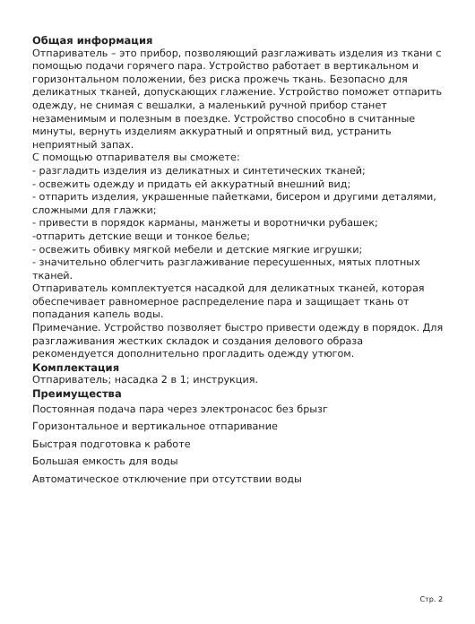Общая информация
Отпариватель – это прибор, позволяющий разглаживать изделия из ткани с помощью подачи горячего пара. Устройство работает в вертикальном и горизонтальном положении, без риска прожечь ткань. Безопасно для деликатных тканей, допускающих глажение. Устройство поможет отпарить одежду, не снимая с вешалки, а маленький ручной прибор станет незаменимым и полезным в поездке. Устройство способно в считанные минуты, вернуть изделиям аккуратный и опрятный вид, устранить неприятный запах.
С помощью отпаривателя вы сможете:
- разгладить изделия из деликатных и синтетических тканей;
- освежить одежду и придать ей аккуратный внешний вид;
- отпарить изделия, украшенные пайетками, бисером и другими деталями, сложными для глажки;
- привести в порядок карманы, манжеты и воротнички рубашек;
-отпарить детские вещи и тонкое белье;
- освежить обивку мягкой мебели и детские мягкие игрушки;
- значительно облегчить разглаживание пересушенных, мятых плотных тканей.
Отпариватель комплектуется насадкой для деликатных тканей, которая обеспечивает равномерное распределение пара и защищает ткань от попадания капель воды.
Примечание. Устройство позволяет быстро привести одежду в порядок. Для разглаживания жестких складок и создания делового образа рекомендуется дополнительно прогладить одежду утюгом.
Комплектация
Отпариватель; насадка 2 в 1; инструкция.
Преимущества
Постоянная подача пара через электронасос без брызг
Горизонтальное и вертикальное отпаривание
Быстрая подготовка к работе
Большая емкость для воды
Автоматическое отключение при отсутствии воды
Стр. 2